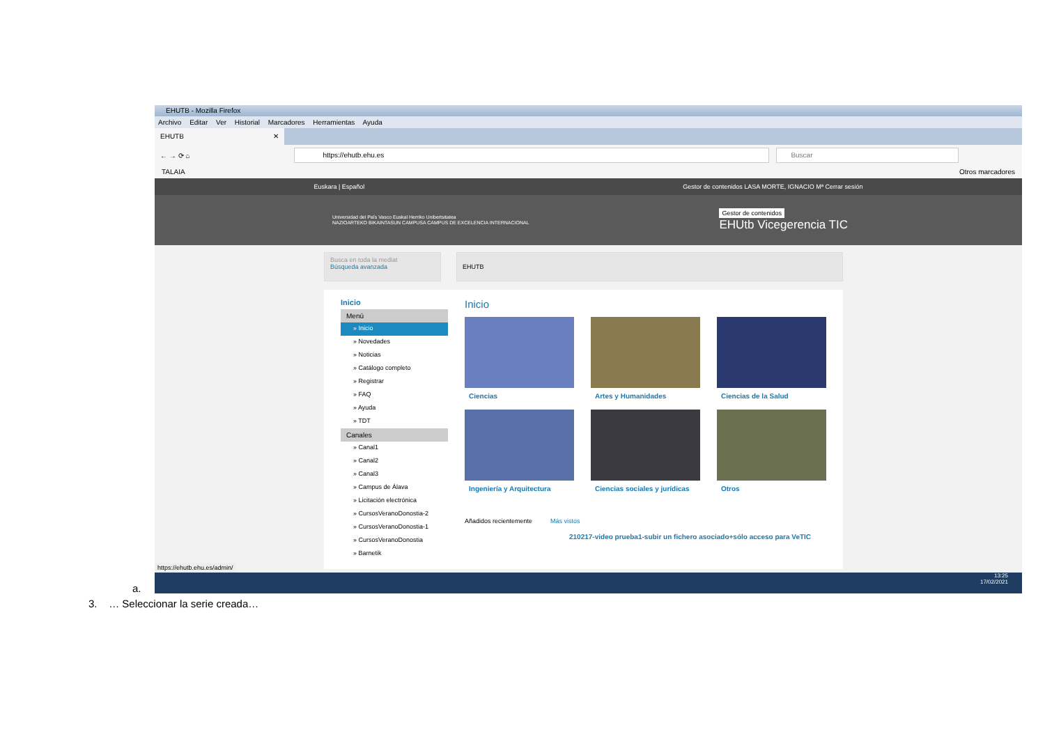EHUTB - Mozilla Firefox
Archivo Editar Ver Historial Marcadores Herramientas Ayuda
EHUTB ✕
← → ⟳ ⌂
https://ehutb.ehu.es Buscar
TALAIA Otros marcadores
Euskara | Español Gestor de contenidos LASA MORTE, IGNACIO Mª Cerrar sesión
Universidad del País Vasco Euskal Herriko Unibertsitatea
NAZIOARTEKO BIKAINTASUN CAMPUSA CAMPUS DE EXCELENCIA INTERNACIONAL
Gestor de contenidos
EHUtb Vicegerencia TIC
Busca en toda la mediat
Búsqueda avanzada
EHUTB
Inicio
Menú
» Inicio
» Novedades
» Noticias
» Catálogo completo
» Registrar
» FAQ
» Ayuda
» TDT
Canales
» Canal1
» Canal2
» Canal3
» Campus de Álava
» Licitación electrónica
» CursosVeranoDonostia-2
» CursosVeranoDonostia-1
» CursosVeranoDonostia
» Barnetik
Inicio
Ciencias
Artes y Humanidades
Ciencias de la Salud
Ingeniería y Arquitectura
Ciencias sociales y jurídicas
Otros
Añadidos recientemente Más vistos
210217-video prueba1-subir un fichero asociado+sólo acceso para VeTIC
https://ehutb.ehu.es/admin/
13:25
17/02/2021
a.
3. … Seleccionar la serie creada…